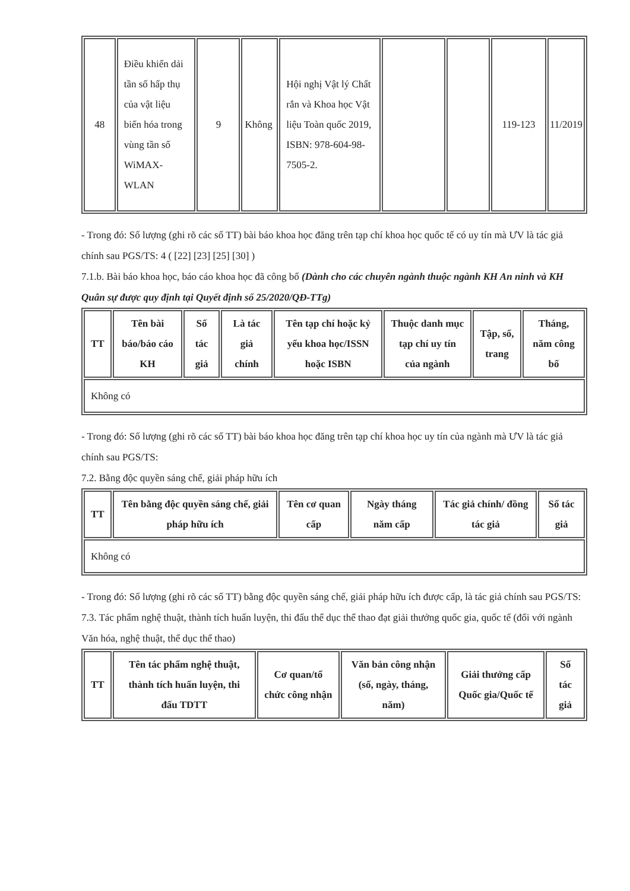| 48 | Điều khiển dải tần số hấp thụ của vật liệu biến hóa trong vùng tần số WiMAX-WLAN | 9 | Không | Hội nghị Vật lý Chất rắn và Khoa học Vật liệu Toàn quốc 2019, ISBN: 978-604-98-7505-2. | | | 119-123 | 11/2019 |
- Trong đó: Số lượng (ghi rõ các số TT) bài báo khoa học đăng trên tạp chí khoa học quốc tế có uy tín mà ƯV là tác giả chính sau PGS/TS: 4 ( [22] [23] [25] [30] )
7.1.b. Bài báo khoa học, báo cáo khoa học đã công bố (Dành cho các chuyên ngành thuộc ngành KH An ninh và KH Quân sự được quy định tại Quyết định số 25/2020/QĐ-TTg)
| TT | Tên bài báo/báo cáo KH | Số tác giả | Là tác giả chính | Tên tạp chí hoặc kỷ yếu khoa học/ISSN hoặc ISBN | Thuộc danh mục tạp chí uy tín của ngành | Tập, số, trang | Tháng, năm công bố |
| --- | --- | --- | --- | --- | --- | --- | --- |
| Không có | | | | | | | |
- Trong đó: Số lượng (ghi rõ các số TT) bài báo khoa học đăng trên tạp chí khoa học uy tín của ngành mà ƯV là tác giả chính sau PGS/TS:
7.2. Bằng độc quyền sáng chế, giải pháp hữu ích
| TT | Tên bằng độc quyền sáng chế, giải pháp hữu ích | Tên cơ quan cấp | Ngày tháng năm cấp | Tác giả chính/ đồng tác giả | Số tác giả |
| --- | --- | --- | --- | --- | --- |
| Không có | | | | | |
- Trong đó: Số lượng (ghi rõ các số TT) bằng độc quyền sáng chế, giải pháp hữu ích được cấp, là tác giả chính sau PGS/TS:
7.3. Tác phẩm nghệ thuật, thành tích huấn luyện, thi đấu thể dục thể thao đạt giải thưởng quốc gia, quốc tế (đối với ngành Văn hóa, nghệ thuật, thể dục thể thao)
| TT | Tên tác phẩm nghệ thuật, thành tích huấn luyện, thi đấu TDTT | Cơ quan/tổ chức công nhận | Văn bản công nhận (số, ngày, tháng, năm) | Giải thưởng cấp Quốc gia/Quốc tế | Số tác giả |
| --- | --- | --- | --- | --- | --- |